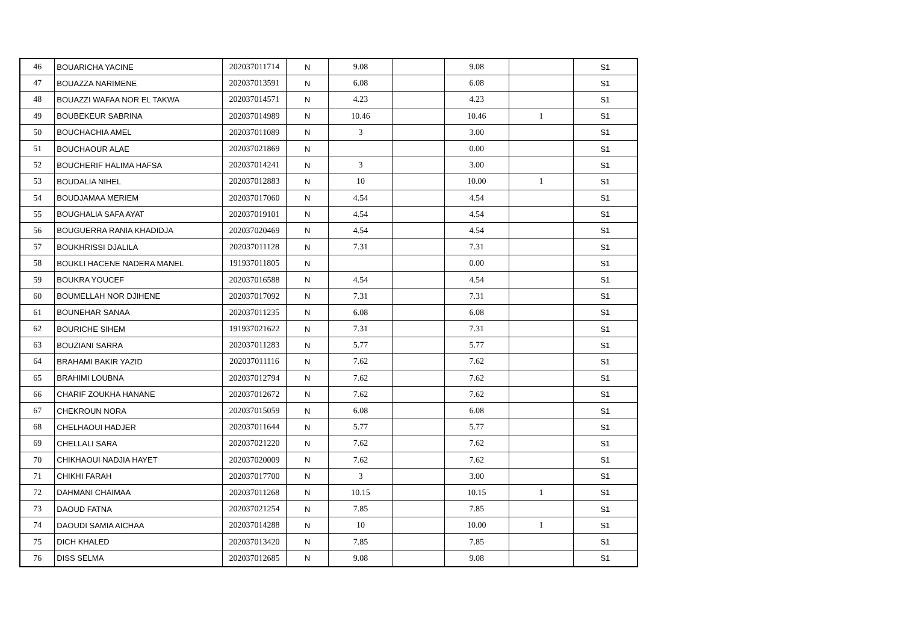| 46 | BOUARICHA YACINE | 202037011714 | N | 9.08 | | 9.08 | | S1 |
| 47 | BOUAZZA NARIMENE | 202037013591 | N | 6.08 | | 6.08 | | S1 |
| 48 | BOUAZZI WAFAA NOR EL TAKWA | 202037014571 | N | 4.23 | | 4.23 | | S1 |
| 49 | BOUBEKEUR SABRINA | 202037014989 | N | 10.46 | | 10.46 | 1 | S1 |
| 50 | BOUCHACHIA AMEL | 202037011089 | N | 3 | | 3.00 | | S1 |
| 51 | BOUCHAOUR ALAE | 202037021869 | N | | | 0.00 | | S1 |
| 52 | BOUCHERIF HALIMA HAFSA | 202037014241 | N | 3 | | 3.00 | | S1 |
| 53 | BOUDALIA NIHEL | 202037012883 | N | 10 | | 10.00 | 1 | S1 |
| 54 | BOUDJAMAA MERIEM | 202037017060 | N | 4.54 | | 4.54 | | S1 |
| 55 | BOUGHALIA SAFA AYAT | 202037019101 | N | 4.54 | | 4.54 | | S1 |
| 56 | BOUGUERRA RANIA KHADIDJA | 202037020469 | N | 4.54 | | 4.54 | | S1 |
| 57 | BOUKHRISSI DJALILA | 202037011128 | N | 7.31 | | 7.31 | | S1 |
| 58 | BOUKLI HACENE NADERA MANEL | 191937011805 | N | | | 0.00 | | S1 |
| 59 | BOUKRA YOUCEF | 202037016588 | N | 4.54 | | 4.54 | | S1 |
| 60 | BOUMELLAH NOR DJIHENE | 202037017092 | N | 7.31 | | 7.31 | | S1 |
| 61 | BOUNEHAR SANAA | 202037011235 | N | 6.08 | | 6.08 | | S1 |
| 62 | BOURICHE SIHEM | 191937021622 | N | 7.31 | | 7.31 | | S1 |
| 63 | BOUZIANI SARRA | 202037011283 | N | 5.77 | | 5.77 | | S1 |
| 64 | BRAHAMI BAKIR YAZID | 202037011116 | N | 7.62 | | 7.62 | | S1 |
| 65 | BRAHIMI LOUBNA | 202037012794 | N | 7.62 | | 7.62 | | S1 |
| 66 | CHARIF ZOUKHA HANANE | 202037012672 | N | 7.62 | | 7.62 | | S1 |
| 67 | CHEKROUN NORA | 202037015059 | N | 6.08 | | 6.08 | | S1 |
| 68 | CHELHAOUI HADJER | 202037011644 | N | 5.77 | | 5.77 | | S1 |
| 69 | CHELLALI SARA | 202037021220 | N | 7.62 | | 7.62 | | S1 |
| 70 | CHIKHAOUI NADJIA HAYET | 202037020009 | N | 7.62 | | 7.62 | | S1 |
| 71 | CHIKHI FARAH | 202037017700 | N | 3 | | 3.00 | | S1 |
| 72 | DAHMANI CHAIMAA | 202037011268 | N | 10.15 | | 10.15 | 1 | S1 |
| 73 | DAOUD FATNA | 202037021254 | N | 7.85 | | 7.85 | | S1 |
| 74 | DAOUDI SAMIA AICHAA | 202037014288 | N | 10 | | 10.00 | 1 | S1 |
| 75 | DICH KHALED | 202037013420 | N | 7.85 | | 7.85 | | S1 |
| 76 | DISS SELMA | 202037012685 | N | 9.08 | | 9.08 | | S1 |